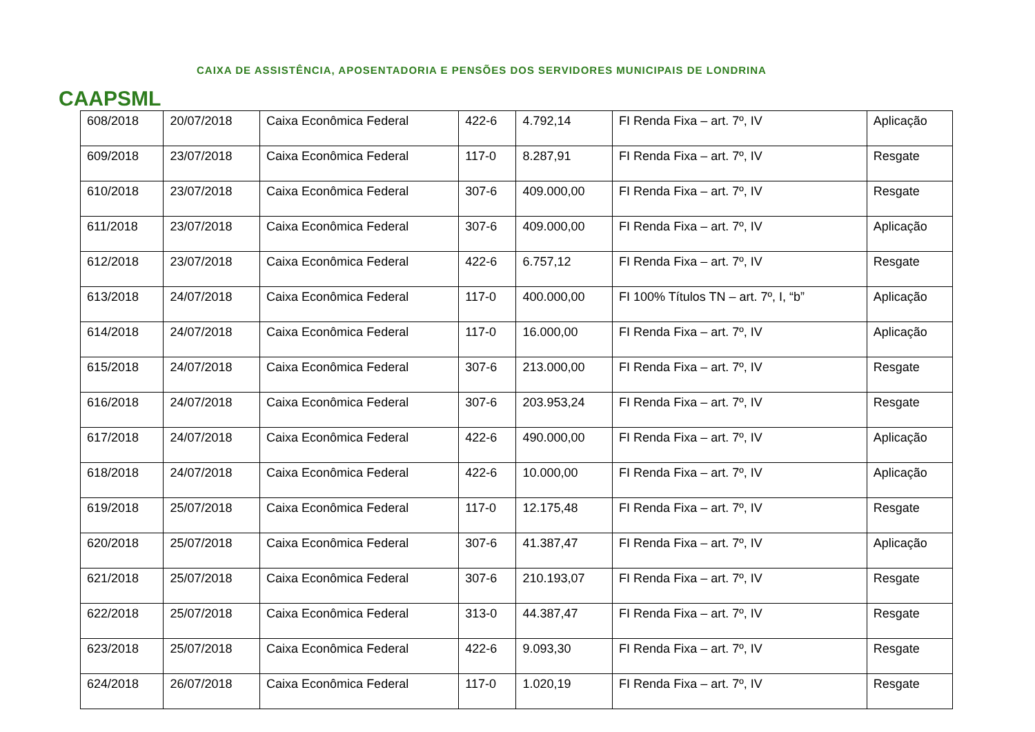CAAPSML
CAIXA DE ASSISTÊNCIA, APOSENTADORIA E PENSÕES DOS SERVIDORES MUNICIPAIS DE LONDRINA
| 608/2018 | 20/07/2018 | Caixa Econômica Federal | 422-6 | 4.792,14 | FI Renda Fixa – art. 7º, IV | Aplicação |
| 609/2018 | 23/07/2018 | Caixa Econômica Federal | 117-0 | 8.287,91 | FI Renda Fixa – art. 7º, IV | Resgate |
| 610/2018 | 23/07/2018 | Caixa Econômica Federal | 307-6 | 409.000,00 | FI Renda Fixa – art. 7º, IV | Resgate |
| 611/2018 | 23/07/2018 | Caixa Econômica Federal | 307-6 | 409.000,00 | FI Renda Fixa – art. 7º, IV | Aplicação |
| 612/2018 | 23/07/2018 | Caixa Econômica Federal | 422-6 | 6.757,12 | FI Renda Fixa – art. 7º, IV | Resgate |
| 613/2018 | 24/07/2018 | Caixa Econômica Federal | 117-0 | 400.000,00 | FI 100% Títulos TN – art. 7º, I, “b” | Aplicação |
| 614/2018 | 24/07/2018 | Caixa Econômica Federal | 117-0 | 16.000,00 | FI Renda Fixa – art. 7º, IV | Aplicação |
| 615/2018 | 24/07/2018 | Caixa Econômica Federal | 307-6 | 213.000,00 | FI Renda Fixa – art. 7º, IV | Resgate |
| 616/2018 | 24/07/2018 | Caixa Econômica Federal | 307-6 | 203.953,24 | FI Renda Fixa – art. 7º, IV | Resgate |
| 617/2018 | 24/07/2018 | Caixa Econômica Federal | 422-6 | 490.000,00 | FI Renda Fixa – art. 7º, IV | Aplicação |
| 618/2018 | 24/07/2018 | Caixa Econômica Federal | 422-6 | 10.000,00 | FI Renda Fixa – art. 7º, IV | Aplicação |
| 619/2018 | 25/07/2018 | Caixa Econômica Federal | 117-0 | 12.175,48 | FI Renda Fixa – art. 7º, IV | Resgate |
| 620/2018 | 25/07/2018 | Caixa Econômica Federal | 307-6 | 41.387,47 | FI Renda Fixa – art. 7º, IV | Aplicação |
| 621/2018 | 25/07/2018 | Caixa Econômica Federal | 307-6 | 210.193,07 | FI Renda Fixa – art. 7º, IV | Resgate |
| 622/2018 | 25/07/2018 | Caixa Econômica Federal | 313-0 | 44.387,47 | FI Renda Fixa – art. 7º, IV | Resgate |
| 623/2018 | 25/07/2018 | Caixa Econômica Federal | 422-6 | 9.093,30 | FI Renda Fixa – art. 7º, IV | Resgate |
| 624/2018 | 26/07/2018 | Caixa Econômica Federal | 117-0 | 1.020,19 | FI Renda Fixa – art. 7º, IV | Resgate |